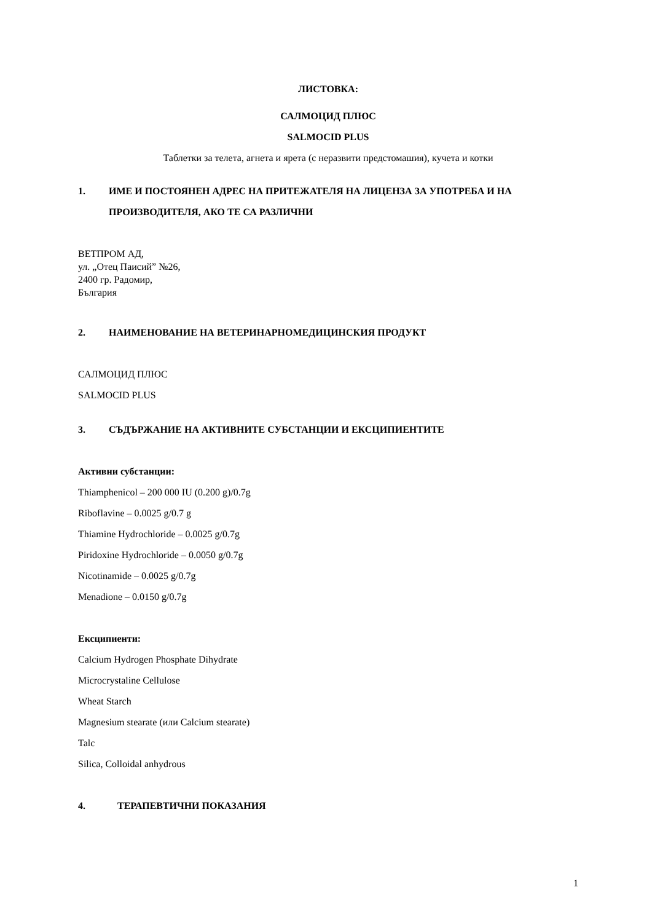ЛИСТОВКА:
САЛМОЦИД ПЛЮС
SALMOCID PLUS
Таблетки за телета, агнета и ярета (с неразвити предстомашия), кучета и котки
1. ИМЕ И ПОСТОЯНЕН АДРЕС НА ПРИТЕЖАТЕЛЯ НА ЛИЦЕНЗА ЗА УПОТРЕБА И НА ПРОИЗВОДИТЕЛЯ, АКО ТЕ СА РАЗЛИЧНИ
ВЕТПРОМ АД,
ул. „Отец Паисий” №26,
2400 гр. Радомир,
България
2. НАИМЕНОВАНИЕ НА ВЕТЕРИНАРНОМЕДИЦИНСКИЯ ПРОДУКТ
САЛМОЦИД ПЛЮС
SALMOCID PLUS
3. СЪДЪРЖАНИЕ НА АКТИВНИТЕ СУБСТАНЦИИ И ЕКСЦИПИЕНТИТЕ
Активни субстанции:
Thiamphenicol – 200 000 IU (0.200 g)/0.7g
Riboflavine – 0.0025 g/0.7 g
Thiamine Hydrochloride – 0.0025 g/0.7g
Piridoxine Hydrochloride – 0.0050 g/0.7g
Nicotinamide – 0.0025 g/0.7g
Menadione – 0.0150 g/0.7g
Ексципиенти:
Calcium Hydrogen Phosphate Dihydrate
Microcrystaline Cellulose
Wheat Starch
Magnesium stearate (или Calcium stearate)
Talc
Silica, Colloidal anhydrous
4. ТЕРАПЕВТИЧНИ ПОКАЗАНИЯ
1